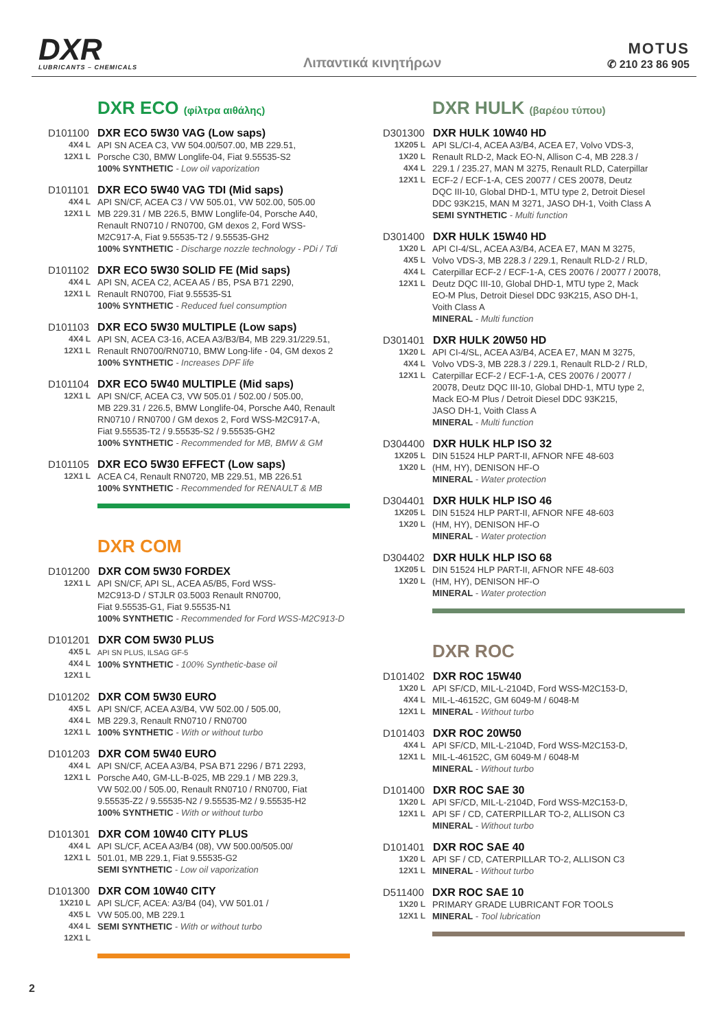DXR
LUBRICANTS – CHEMICALS
Λιπαντικά κινητήρων
MOTUS
✆ 210 23 86 905
DXR ECO (φίλτρα αιθάλης)
D101100 DXR ECO 5W30 VAG (Low saps)
4X4 L
12X1 L API SN ACEA C3, VW 504.00/507.00, MB 229.51,
Porsche C30, BMW Longlife-04, Fiat 9.55535-S2
100% SYNTHETIC - Low oil vaporization
D101101 DXR ECO 5W40 VAG TDI (Mid saps)
4X4 L
12X1 L API SN/CF, ACEA C3 / VW 505.01, VW 502.00, 505.00
MB 229.31 / MB 226.5, BMW Longlife-04, Porsche A40,
Renault RN0710 / RN0700, GM dexos 2, Ford WSS-
M2C917-A, Fiat 9.55535-T2 / 9.55535-GH2
100% SYNTHETIC - Discharge nozzle technology - PDi / Tdi
D101102 DXR ECO 5W30 SOLID FE (Mid saps)
4X4 L
12X1 L API SN, ACEA C2, ACEA A5 / B5, PSA B71 2290,
Renault RN0700, Fiat 9.55535-S1
100% SYNTHETIC - Reduced fuel consumption
D101103 DXR ECO 5W30 MULTIPLE (Low saps)
4X4 L
12X1 L API SN, ACEA C3-16, ACEA A3/B3/B4, MB 229.31/229.51,
Renault RN0700/RN0710, BMW Long-life - 04, GM dexos 2
100% SYNTHETIC - Increases DPF life
D101104 DXR ECO 5W40 MULTIPLE (Mid saps)
12X1 L API SN/CF, ACEA C3, VW 505.01 / 502.00 / 505.00,
MB 229.31 / 226.5, BMW Longlife-04, Porsche A40, Renault
RN0710 / RN0700 / GM dexos 2, Ford WSS-M2C917-A,
Fiat 9.55535-T2 / 9.55535-S2 / 9.55535-GH2
100% SYNTHETIC - Recommended for MB, BMW & GM
D101105 DXR ECO 5W30 EFFECT (Low saps)
12X1 L ACEA C4, Renault RN0720, MB 229.51, MB 226.51
100% SYNTHETIC - Recommended for RENAULT & MB
DXR COM
D101200 DXR COM 5W30 FORDEX
12X1 L API SN/CF, API SL, ACEA A5/B5, Ford WSS-
M2C913-D / STJLR 03.5003 Renault RN0700,
Fiat 9.55535-G1, Fiat 9.55535-N1
100% SYNTHETIC - Recommended for Ford WSS-M2C913-D
D101201 DXR COM 5W30 PLUS
4X5 L
4X4 L
12X1 L API SN PLUS, ILSAG GF-5
100% SYNTHETIC - 100% Synthetic-base oil
D101202 DXR COM 5W30 EURO
4X5 L
4X4 L
12X1 L API SN/CF, ACEA A3/B4, VW 502.00 / 505.00,
MB 229.3, Renault RN0710 / RN0700
100% SYNTHETIC - With or without turbo
D101203 DXR COM 5W40 EURO
4X4 L
12X1 L API SN/CF, ACEA A3/B4, PSA B71 2296 / B71 2293,
Porsche A40, GM-LL-B-025, MB 229.1 / MB 229.3,
VW 502.00 / 505.00, Renault RN0710 / RN0700, Fiat
9.55535-Z2 / 9.55535-N2 / 9.55535-M2 / 9.55535-H2
100% SYNTHETIC - With or without turbo
D101301 DXR COM 10W40 CITY PLUS
4X4 L
12X1 L API SL/CF, ACEA A3/B4 (08), VW 500.00/505.00/
501.01, MB 229.1, Fiat 9.55535-G2
SEMI SYNTHETIC - Low oil vaporization
D101300 DXR COM 10W40 CITY
1X210 L
4X5 L
4X4 L
12X1 L API SL/CF, ACEA: A3/B4 (04), VW 501.01 /
VW 505.00, MB 229.1
SEMI SYNTHETIC - With or without turbo
DXR HULK (βαρέου τύπου)
D301300 DXR HULK 10W40 HD
1X205 L
1X20 L
4X4 L
12X1 L API SL/CI-4, ACEA A3/B4, ACEA E7, Volvo VDS-3,
Renault RLD-2, Mack EO-N, Allison C-4, MB 228.3 /
229.1 / 235.27, MAN M 3275, Renault RLD, Caterpillar
ECF-2 / ECF-1-A, CES 20077 / CES 20078, Deutz
DQC III-10, Global DHD-1, MTU type 2, Detroit Diesel
DDC 93K215, MAN M 3271, JASO DH-1, Voith Class A
SEMI SYNTHETIC - Multi function
D301400 DXR HULK 15W40 HD
1X20 L
4X5 L
4X4 L
12X1 L API CI-4/SL, ACEA A3/B4, ACEA E7, MAN M 3275,
Volvo VDS-3, MB 228.3 / 229.1, Renault RLD-2 / RLD,
Caterpillar ECF-2 / ECF-1-A, CES 20076 / 20077 / 20078,
Deutz DQC III-10, Global DHD-1, MTU type 2, Mack
EO-M Plus, Detroit Diesel DDC 93K215, ASO DH-1,
Voith Class A
MINERAL - Multi function
D301401 DXR HULK 20W50 HD
1X20 L
4X4 L
12X1 L API CI-4/SL, ACEA A3/B4, ACEA E7, MAN M 3275,
Volvo VDS-3, MB 228.3 / 229.1, Renault RLD-2 / RLD,
Caterpillar ECF-2 / ECF-1-A, CES 20076 / 20077 /
20078, Deutz DQC III-10, Global DHD-1, MTU type 2,
Mack EO-M Plus / Detroit Diesel DDC 93K215,
JASO DH-1, Voith Class A
MINERAL - Multi function
D304400 DXR HULK HLP ISO 32
1X205 L
1X20 L DIN 51524 HLP PART-II, AFNOR NFE 48-603
(HM, HY), DENISON HF-O
MINERAL - Water protection
D304401 DXR HULK HLP ISO 46
1X205 L
1X20 L DIN 51524 HLP PART-II, AFNOR NFE 48-603
(HM, HY), DENISON HF-O
MINERAL - Water protection
D304402 DXR HULK HLP ISO 68
1X205 L
1X20 L DIN 51524 HLP PART-II, AFNOR NFE 48-603
(HM, HY), DENISON HF-O
MINERAL - Water protection
DXR ROC
D101402 DXR ROC 15W40
1X20 L
4X4 L
12X1 L API SF/CD, MIL-L-2104D, Ford WSS-M2C153-D,
MIL-L-46152C, GM 6049-M / 6048-M
MINERAL - Without turbo
D101403 DXR ROC 20W50
4X4 L
12X1 L API SF/CD, MIL-L-2104D, Ford WSS-M2C153-D,
MIL-L-46152C, GM 6049-M / 6048-M
MINERAL - Without turbo
D101400 DXR ROC SAE 30
1X20 L
12X1 L API SF/CD, MIL-L-2104D, Ford WSS-M2C153-D,
API SF / CD, CATERPILLAR TO-2, ALLISON C3
MINERAL - Without turbo
D101401 DXR ROC SAE 40
1X20 L
12X1 L API SF / CD, CATERPILLAR TO-2, ALLISON C3
MINERAL - Without turbo
D511400 DXR ROC SAE 10
1X20 L
12X1 L PRIMARY GRADE LUBRICANT FOR TOOLS
MINERAL - Tool lubrication
2